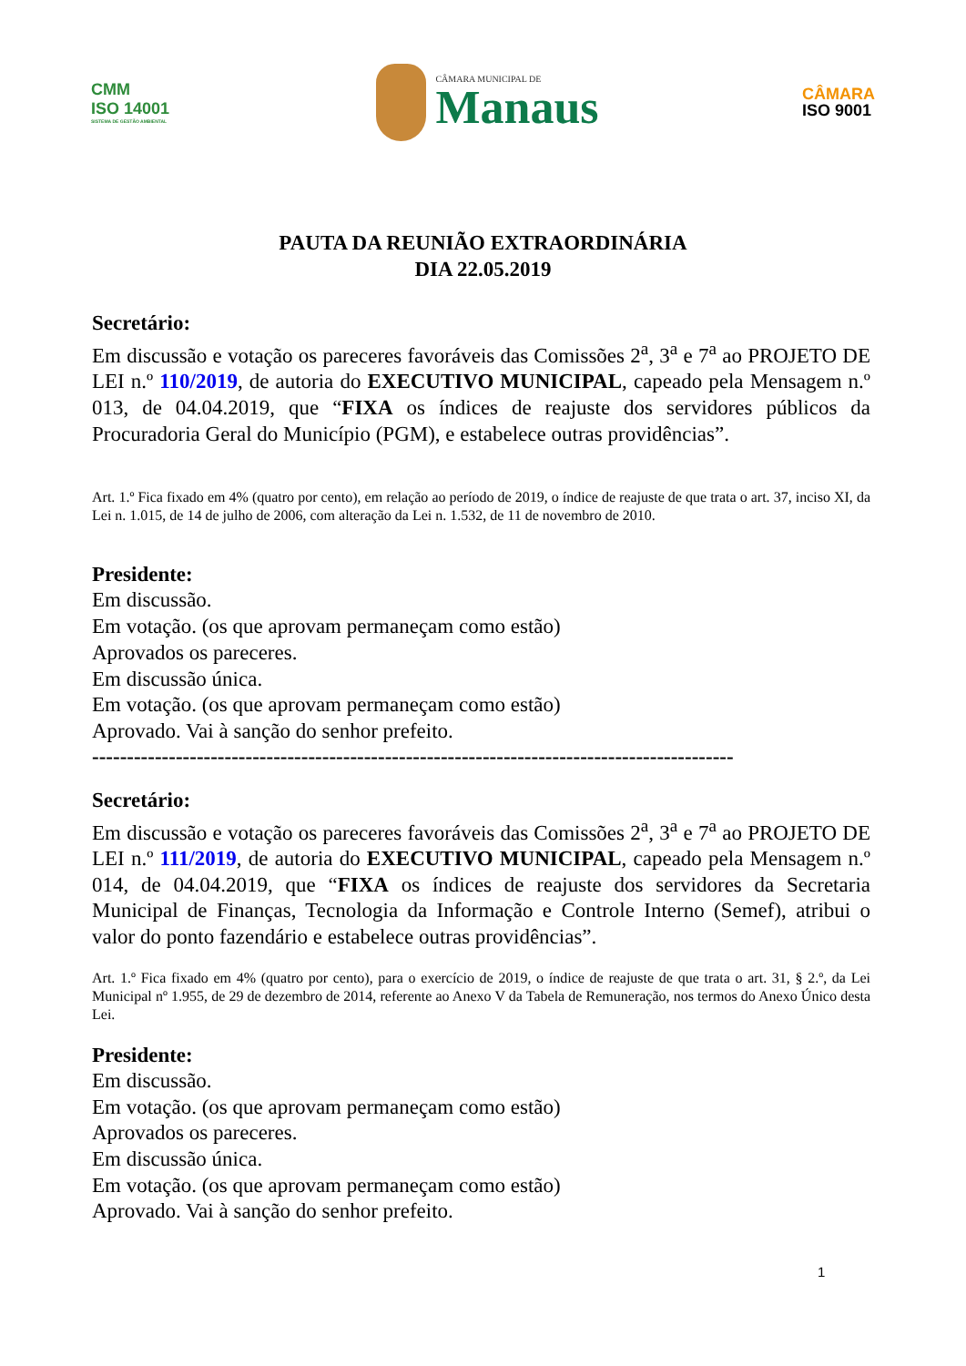CMM
ISO 14001
SISTEMA DE GESTÃO AMBIENTAL
CÂMARA MUNICIPAL DE
Manaus
CÂMARA
ISO 9001
PAUTA DA REUNIÃO EXTRAORDINÁRIA
DIA 22.05.2019
Secretário:
Em discussão e votação os pareceres favoráveis das Comissões 2<sup>a</sup>, 3<sup>a</sup> e 7<sup>a</sup> ao PROJETO DE LEI n.º 110/2019, de autoria do EXECUTIVO MUNICIPAL, capeado pela Mensagem n.º 013, de 04.04.2019, que “FIXA os índices de reajuste dos servidores públicos da Procuradoria Geral do Município (PGM), e estabelece outras providências”.
Art. 1.º Fica fixado em 4% (quatro por cento), em relação ao período de 2019, o índice de reajuste de que trata o art. 37, inciso XI, da Lei n. 1.015, de 14 de julho de 2006, com alteração da Lei n. 1.532, de 11 de novembro de 2010.
Presidente:
Em discussão.
Em votação. (os que aprovam permaneçam como estão)
Aprovados os pareceres.
Em discussão única.
Em votação. (os que aprovam permaneçam como estão)
Aprovado. Vai à sanção do senhor prefeito.
--------------------------------------------------------------------------------------------
Secretário:
Em discussão e votação os pareceres favoráveis das Comissões 2<sup>a</sup>, 3<sup>a</sup> e 7<sup>a</sup> ao PROJETO DE LEI n.º 111/2019, de autoria do EXECUTIVO MUNICIPAL, capeado pela Mensagem n.º 014, de 04.04.2019, que “FIXA os índices de reajuste dos servidores da Secretaria Municipal de Finanças, Tecnologia da Informação e Controle Interno (Semef), atribui o valor do ponto fazendário e estabelece outras providências”.
Art. 1.º Fica fixado em 4% (quatro por cento), para o exercício de 2019, o índice de reajuste de que trata o art. 31, § 2.º, da Lei Municipal nº 1.955, de 29 de dezembro de 2014, referente ao Anexo V da Tabela de Remuneração, nos termos do Anexo Único desta Lei.
Presidente:
Em discussão.
Em votação. (os que aprovam permaneçam como estão)
Aprovados os pareceres.
Em discussão única.
Em votação. (os que aprovam permaneçam como estão)
Aprovado. Vai à sanção do senhor prefeito.
1